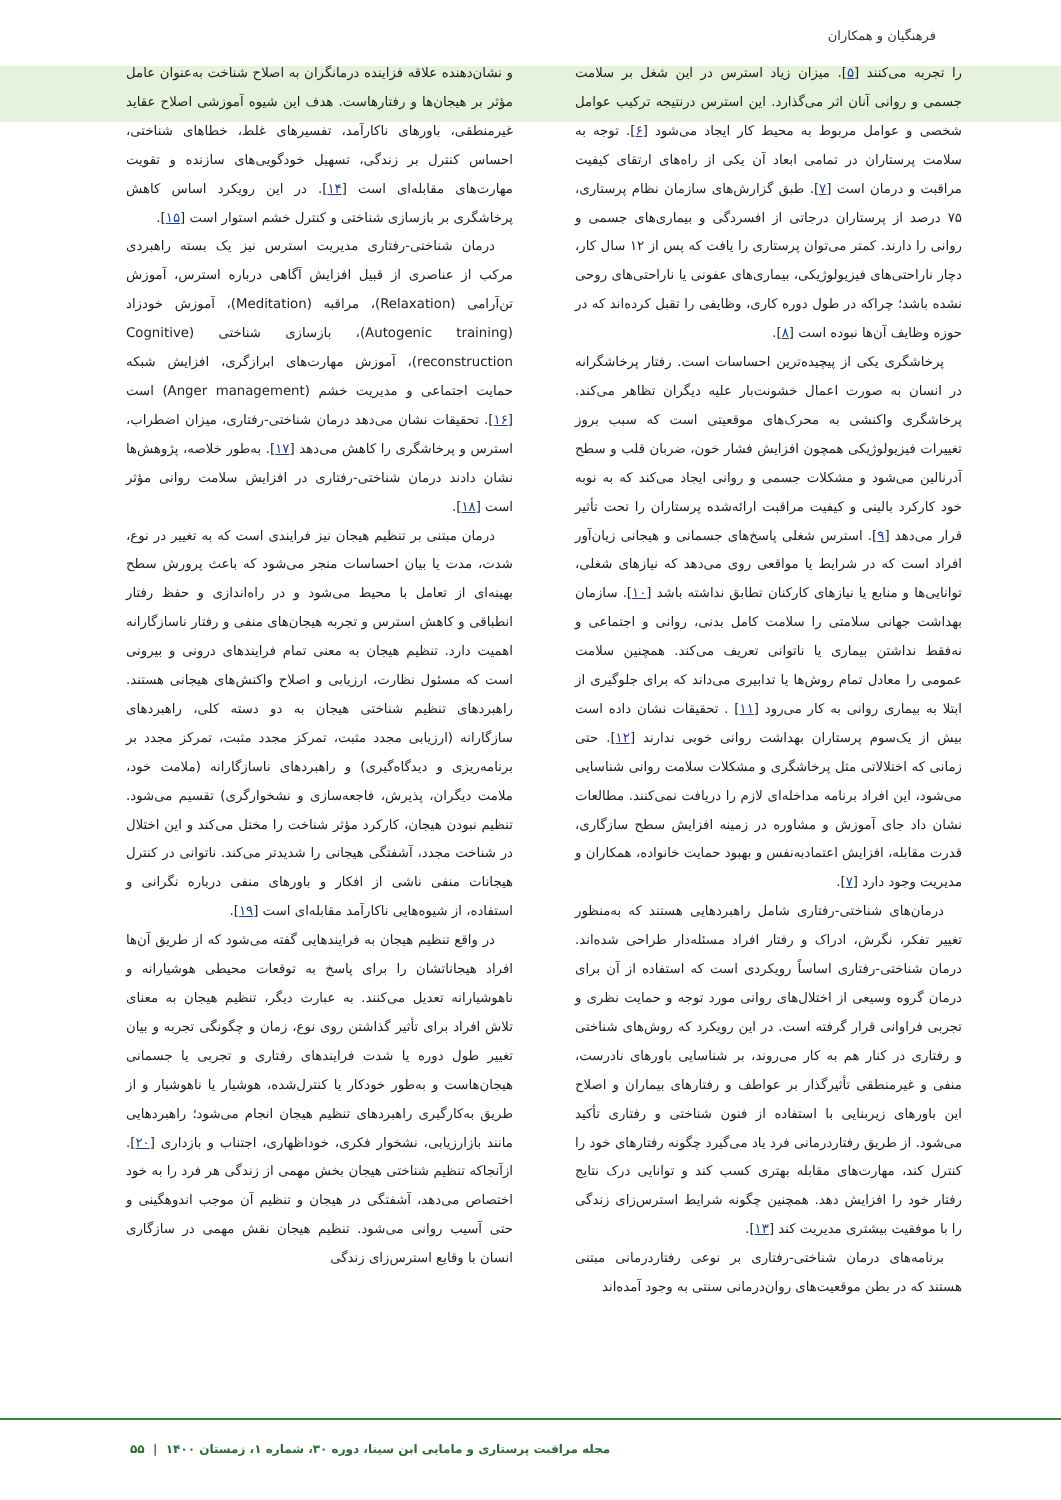فرهنگیان و همکاران
را تجربه می‌کنند [۵]. میزان زیاد استرس در این شغل بر سلامت جسمی و روانی آنان اثر می‌گذارد. این استرس درنتیجه ترکیب عوامل شخصی و عوامل مربوط به محیط کار ایجاد می‌شود [۶]. توجه به سلامت پرستاران در تمامی ابعاد آن یکی از راه‌های ارتقای کیفیت مراقبت و درمان است [۷]. طبق گزارش‌های سازمان نظام پرستاری، ۷۵ درصد از پرستاران درجاتی از افسردگی و بیماری‌های جسمی و روانی را دارند. کمتر می‌توان پرستاری را یافت که پس از ۱۲ سال کار، دچار ناراحتی‌های فیزیولوژیکی، بیماری‌های عفونی یا ناراحتی‌های روحی نشده باشد؛ چراکه در طول دوره کاری، وظایفی را تقبل کرده‌اند که در حوزه وظایف آن‌ها نبوده است [۸].
پرخاشگری یکی از پیچیده‌ترین احساسات است. رفتار پرخاشگرانه در انسان به صورت اعمال خشونت‌بار علیه دیگران تظاهر می‌کند. پرخاشگری واکنشی به محرک‌های موقعیتی است که سبب بروز تغییرات فیزیولوژیکی همچون افزایش فشار خون، ضربان قلب و سطح آدرنالین می‌شود و مشکلات جسمی و روانی ایجاد می‌کند که به نوبه خود کارکرد بالینی و کیفیت مراقبت ارائه‌شده پرستاران را تحت تأثیر قرار می‌دهد [۹]. استرس شغلی پاسخ‌های جسمانی و هیجانی زیان‌آور افراد است که در شرایط یا مواقعی روی می‌دهد که نیازهای شغلی، توانایی‌ها و منابع یا نیازهای کارکنان تطابق نداشته باشد [۱۰]. سازمان بهداشت جهانی سلامتی را سلامت کامل بدنی، روانی و اجتماعی و نه‌فقط نداشتن بیماری یا ناتوانی تعریف می‌کند. همچنین سلامت عمومی را معادل تمام روش‌ها یا تدابیری می‌داند که برای جلوگیری از ابتلا به بیماری روانی به کار می‌رود [۱۱] . تحقیقات نشان داده است بیش از یک‌سوم پرستاران بهداشت روانی خوبی ندارند [۱۲]. حتی زمانی که اختلالاتی مثل پرخاشگری و مشکلات سلامت روانی شناسایی می‌شود، این افراد برنامه مداخله‌ای لازم را دریافت نمی‌کنند. مطالعات نشان داد جای آموزش و مشاوره در زمینه افزایش سطح سازگاری، قدرت مقابله، افزایش اعتمادبه‌نفس و بهبود حمایت خانواده، همکاران و مدیریت وجود دارد [۷].
درمان‌های شناختی-رفتاری شامل راهبردهایی هستند که به‌منظور تغییر تفکر، نگرش، ادراک و رفتار افراد مسئله‌دار طراحی شده‌اند. درمان شناختی-رفتاری اساساً رویکردی است که استفاده از آن برای درمان گروه وسیعی از اختلال‌های روانی مورد توجه و حمایت نظری و تجربی فراوانی قرار گرفته است. در این رویکرد که روش‌های شناختی و رفتاری در کنار هم به کار می‌روند، بر شناسایی باورهای نادرست، منفی و غیرمنطقی تأثیرگذار بر عواطف و رفتارهای بیماران و اصلاح این باورهای زیربنایی با استفاده از فنون شناختی و رفتاری تأکید می‌شود. از طریق رفتاردرمانی فرد یاد می‌گیرد چگونه رفتارهای خود را کنترل کند، مهارت‌های مقابله بهتری کسب کند و توانایی درک نتایج رفتار خود را افزایش دهد. همچنین چگونه شرایط استرس‌زای زندگی را با موفقیت بیشتری مدیریت کند [۱۳].
برنامه‌های درمان شناختی-رفتاری بر نوعی رفتاردرمانی مبتنی هستند که در بطن موقعیت‌های روان‌درمانی سنتی به وجود آمده‌اند
و نشان‌دهنده علاقه فزاینده درمانگران به اصلاح شناخت به‌عنوان عامل مؤثر بر هیجان‌ها و رفتارهاست. هدف این شیوه آموزشی اصلاح عقاید غیرمنطقی، باورهای ناکارآمد، تفسیرهای غلط، خطاهای شناختی، احساس کنترل بر زندگی، تسهیل خودگویی‌های سازنده و تقویت مهارت‌های مقابله‌ای است [۱۴]. در این رویکرد اساس کاهش پرخاشگری بر بازسازی شناختی و کنترل خشم استوار است [۱۵].
درمان شناختی-رفتاری مدیریت استرس نیز یک بسته راهبردی مرکب از عناصری از قبیل افزایش آگاهی درباره استرس، آموزش تن‌آرامی (Relaxation)، مراقبه (Meditation)، آموزش خودزاد (Autogenic training)، بازسازی شناختی (Cognitive reconstruction)، آموزش مهارت‌های ابرازگری، افزایش شبکه حمایت اجتماعی و مدیریت خشم (Anger management) است [۱۶]. تحقیقات نشان می‌دهد درمان شناختی-رفتاری، میزان اضطراب، استرس و پرخاشگری را کاهش می‌دهد [۱۷]. به‌طور خلاصه، پژوهش‌ها نشان دادند درمان شناختی-رفتاری در افزایش سلامت روانی مؤثر است [۱۸].
درمان مبتنی بر تنظیم هیجان نیز فرایندی است که به تغییر در نوع، شدت، مدت یا بیان احساسات منجر می‌شود که باعث پرورش سطح بهینه‌ای از تعامل با محیط می‌شود و در راه‌اندازی و حفظ رفتار انطباقی و کاهش استرس و تجربه هیجان‌های منفی و رفتار ناسازگارانه اهمیت دارد. تنظیم هیجان به معنی تمام فرایندهای درونی و بیرونی است که مسئول نظارت، ارزیابی و اصلاح واکنش‌های هیجانی هستند. راهبردهای تنظیم شناختی هیجان به دو دسته کلی، راهبردهای سازگارانه (ارزیابی مجدد مثبت، تمرکز مجدد مثبت، تمرکز مجدد بر برنامه‌ریزی و دیدگاه‌گیری) و راهبردهای ناسازگارانه (ملامت خود، ملامت دیگران، پذیرش، فاجعه‌سازی و نشخوارگری) تقسیم می‌شود. تنظیم نبودن هیجان، کارکرد مؤثر شناخت را مختل می‌کند و این اختلال در شناخت مجدد، آشفتگی هیجانی را شدیدتر می‌کند. ناتوانی در کنترل هیجانات منفی ناشی از افکار و باورهای منفی درباره نگرانی و استفاده، از شیوه‌هایی ناکارآمد مقابله‌ای است [۱۹].
در واقع تنظیم هیجان به فرایندهایی گفته می‌شود که از طریق آن‌ها افراد هیجاناتشان را برای پاسخ به توقعات محیطی هوشیارانه و ناهوشیارانه تعدیل می‌کنند. به عبارت دیگر، تنظیم هیجان به معنای تلاش افراد برای تأثیر گذاشتن روی نوع، زمان و چگونگی تجربه و بیان تغییر طول دوره یا شدت فرایندهای رفتاری و تجربی یا جسمانی هیجان‌هاست و به‌طور خودکار یا کنترل‌شده، هوشیار یا ناهوشیار و از طریق به‌کارگیری راهبردهای تنظیم هیجان انجام می‌شود؛ راهبردهایی مانند بازارزیابی، نشخوار فکری، خوداظهاری، اجتناب و بازداری [۲۰]. ازآنجاکه تنظیم شناختی هیجان بخش مهمی از زندگی هر فرد را به خود اختصاص می‌دهد، آشفتگی در هیجان و تنظیم آن موجب اندوهگینی و حتی آسیب روانی می‌شود. تنظیم هیجان نقش مهمی در سازگاری انسان با وقایع استرس‌زای زندگی
مجله مراقبت پرستاری و مامایی ابن سینا، دوره ۳۰، شماره ۱، زمستان ۱۴۰۰ | ۵۵